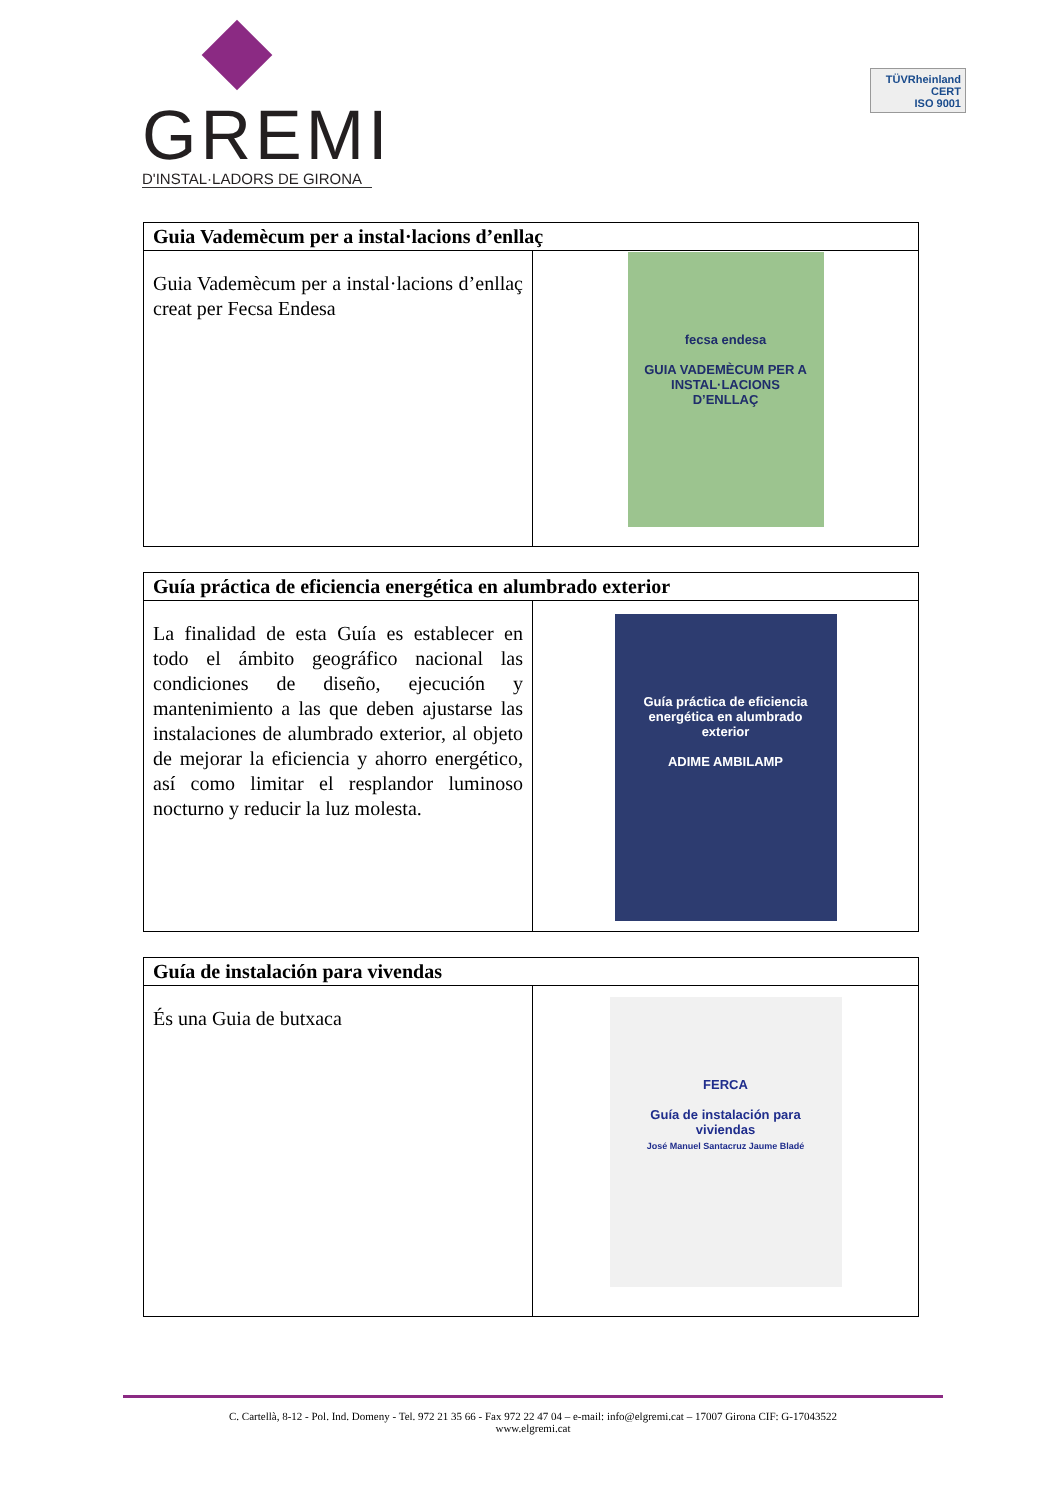GREMI
D'INSTAL·LADORS DE GIRONA
TÜVRheinland
CERT
ISO 9001
| Guia Vademècum per a instal·lacions d’enllaç | |
| --- | --- |
| Guia Vademècum per a instal·lacions d’enllaç creat per Fecsa Endesa | fecsa endesa GUIA VADEMÈCUM PER A INSTAL·LACIONS D’ENLLAÇ |
| Guía práctica de eficiencia energética en alumbrado exterior | |
| --- | --- |
| La finalidad de esta Guía es establecer en todo el ámbito geográfico nacional las condiciones de diseño, ejecución y mantenimiento a las que deben ajustarse las instalaciones de alumbrado exterior, al objeto de mejorar la eficiencia y ahorro energético, así como limitar el resplandor luminoso nocturno y reducir la luz molesta. | Guía práctica de eficiencia energética en alumbrado exterior ADIME AMBILAMP |
| Guía de instalación para vivendas | |
| --- | --- |
| És una Guia de butxaca | FERCA Guía de instalación para viviendas José Manuel Santacruz Jaume Bladé |
C. Cartellà, 8-12 - Pol. Ind. Domeny - Tel. 972 21 35 66 - Fax 972 22 47 04 – e-mail: info@elgremi.cat – 17007 Girona CIF: G-17043522
www.elgremi.cat